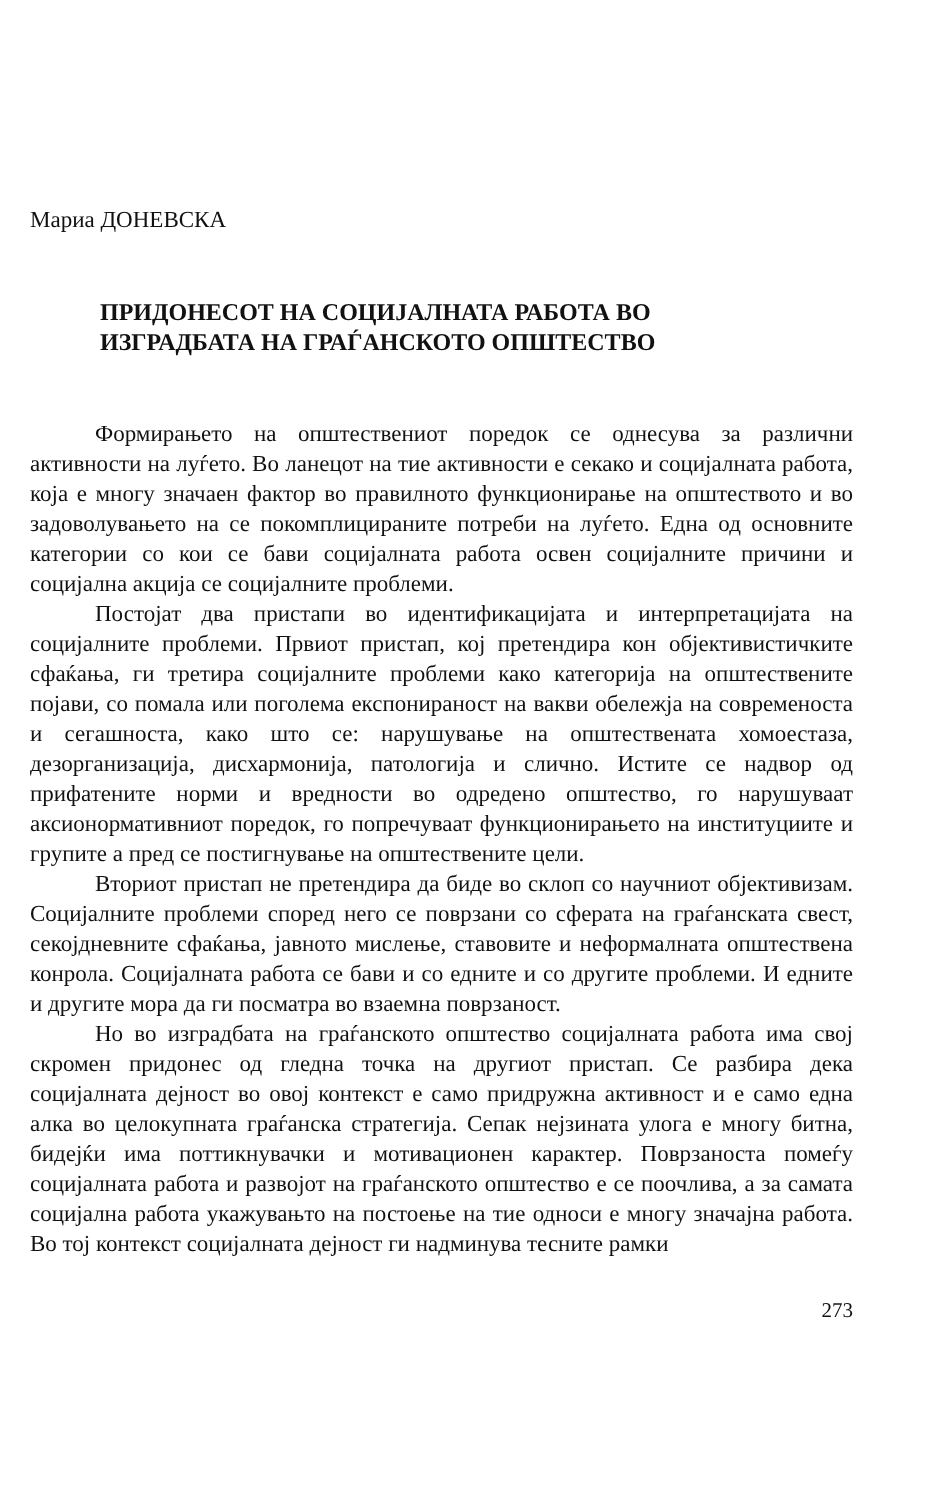Мариа ДОНЕВСКА
ПРИДОНЕСОТ НА СОЦИЈАЛНАТА РАБОТА ВО
ИЗГРАДБАТА НА ГРАЃАНСКОТО ОПШТЕСТВО
Формирањето на општествениот поредок се однесува за различни активности на луѓето. Во ланецот на тие активности е секако и социјалната работа, која е многу значаен фактор во правилното функционирање на општеството и во задоволувањето на се покомплицираните потреби на луѓето. Една од основните категории со кои се бави социјалната работа освен социјалните причини и социјална акција се социјалните проблеми.
Постојат два пристапи во идентификацијата и интерпретацијата на социјалните проблеми. Првиот пристап, кој претендира кон објективистичките сфаќања, ги третира социјалните проблеми како категорија на општествените појави, со помала или поголема експонираност на вакви обележја на современоста и сегашноста, како што се: нарушување на општествената хомоестаза, дезорганизација, дисхармонија, патологија и слично. Истите се надвор од прифатените норми и вредности во одредено општество, го нарушуваат аксионормативниот поредок, го попречуваат функционирањето на институциите и групите а пред се постигнување на општествените цели.
Вториот пристап не претендира да биде во склоп со научниот објективизам. Социјалните проблеми според него се поврзани со сферата на граѓанската свест, секојдневните сфаќања, јавното мислење, ставовите и неформалната општествена конрола. Социјалната работа се бави и со едните и со другите проблеми. И едните и другите мора да ги посматра во взаемна поврзаност.
Но во изградбата на граѓанското општество социјалната работа има свој скромен придонес од гледна точка на другиот пристап. Се разбира дека социјалната дејност во овој контекст е само придружна активност и е само една алка во целокупната граѓанска стратегија. Сепак нејзината улога е многу битна, бидејќи има поттикнувачки и мотивационен карактер. Поврзаноста помеѓу социјалната работа и развојот на граѓанското општество е се поочлива, а за самата социјална работа укажувањто на постоење на тие односи е многу значајна работа. Во тој контекст социјалната дејност ги надминува тесните рамки
273